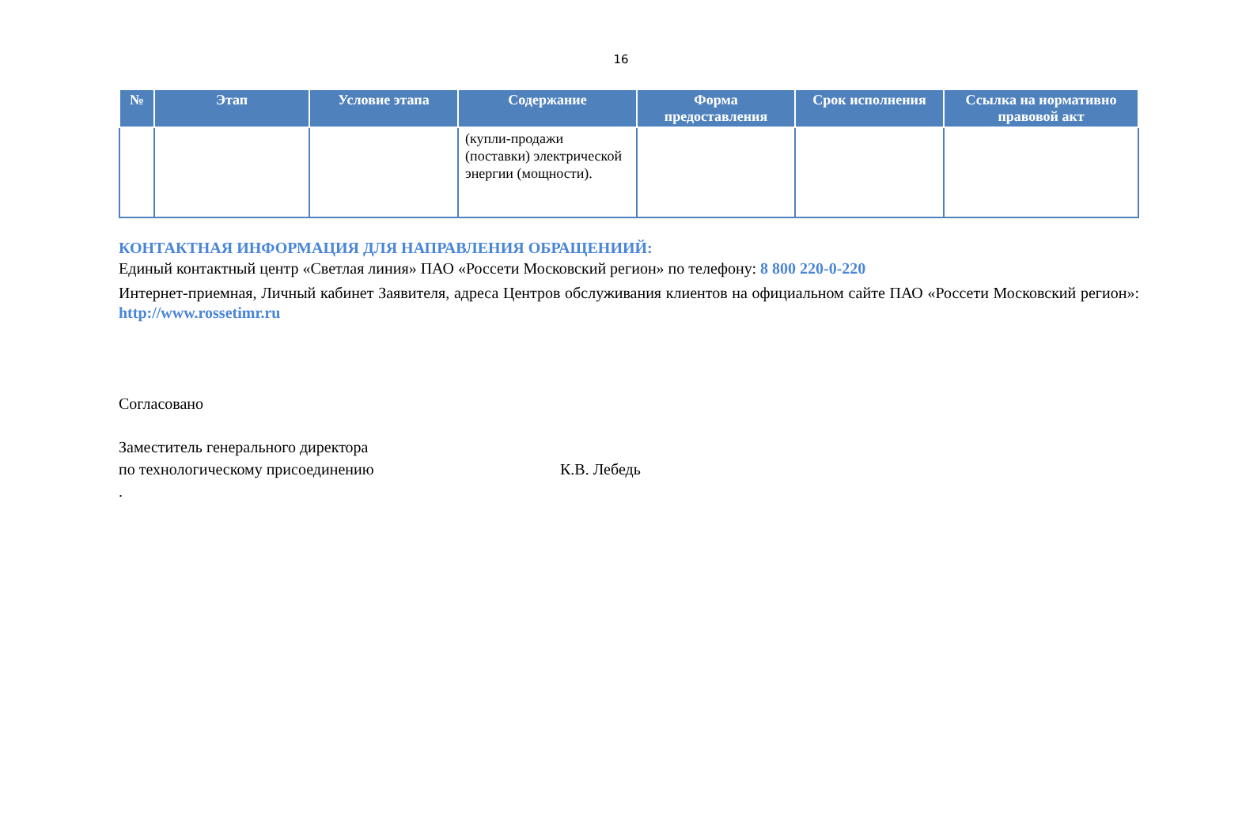16
| № | Этап | Условие этапа | Содержание | Форма предоставления | Срок исполнения | Ссылка на нормативно правовой акт |
| --- | --- | --- | --- | --- | --- | --- |
| | | | (купли-продажи (поставки) электрической энергии (мощности). | | | |
КОНТАКТНАЯ ИНФОРМАЦИЯ ДЛЯ НАПРАВЛЕНИЯ ОБРАЩЕНИИЙ:
Единый контактный центр «Светлая линия» ПАО «Россети Московский регион» по телефону: 8 800 220-0-220
Интернет-приемная, Личный кабинет Заявителя, адреса Центров обслуживания клиентов на официальном сайте ПАО «Россети Московский регион»: http://www.rossetimr.ru
Согласовано
Заместитель генерального директора
по технологическому присоединению К.В. Лебедь
.